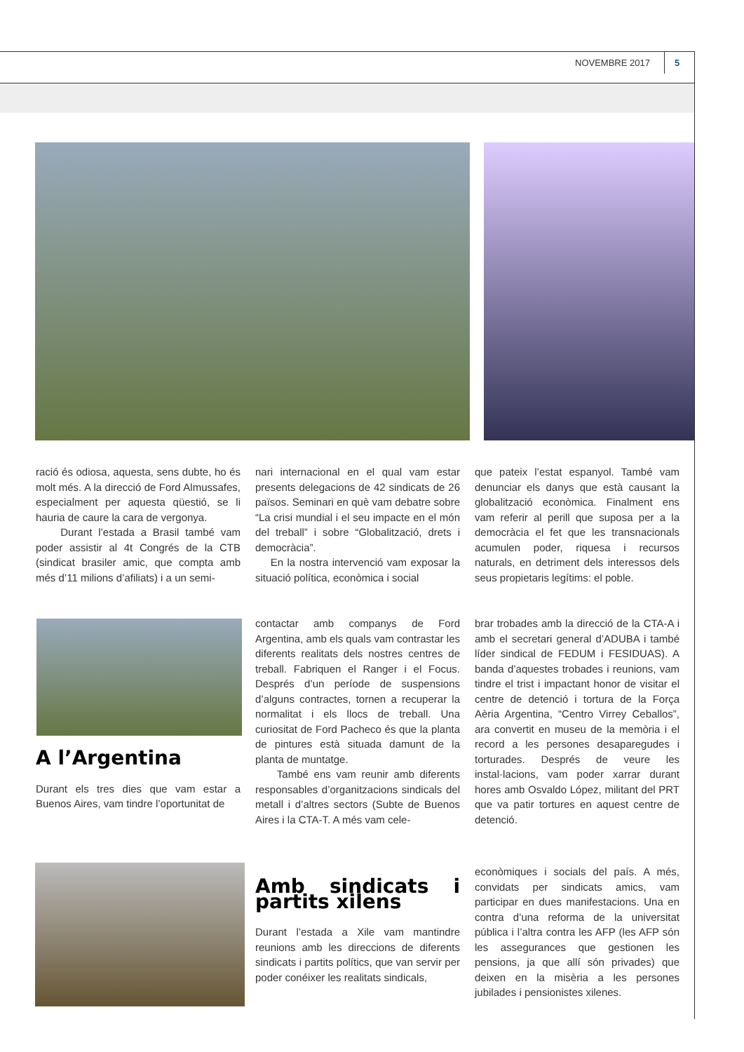NOVEMBRE 2017 5
ració és odiosa, aquesta, sens dubte, ho és molt més. A la direcció de Ford Almussafes, especialment per aquesta qüestió, se li hauria de caure la cara de vergonya.
Durant l’estada a Brasil també vam poder assistir al 4t Congrés de la CTB (sindicat brasiler amic, que compta amb més d’11 milions d’afiliats) i a un semi-
nari internacional en el qual vam estar presents delegacions de 42 sindicats de 26 països. Seminari en què vam debatre sobre “La crisi mundial i el seu impacte en el món del treball” i sobre “Globalització, drets i democràcia”.
En la nostra intervenció vam exposar la situació política, econòmica i social
que pateix l’estat espanyol. També vam denunciar els danys que està causant la globalització econòmica. Finalment ens vam referir al perill que suposa per a la democràcia el fet que les transnacionals acumulen poder, riquesa i recursos naturals, en detriment dels interessos dels seus propietaris legítims: el poble.
A l’Argentina
Durant els tres dies que vam estar a Buenos Aires, vam tindre l’oportunitat de
contactar amb companys de Ford Argentina, amb els quals vam contrastar les diferents realitats dels nostres centres de treball. Fabriquen el Ranger i el Focus. Després d’un període de suspensions d’alguns contractes, tornen a recuperar la normalitat i els llocs de treball. Una curiositat de Ford Pacheco és que la planta de pintures està situada damunt de la planta de muntatge.
També ens vam reunir amb diferents responsables d’organitzacions sindicals del metall i d’altres sectors (Subte de Buenos Aires i la CTA-T. A més vam cele-
brar trobades amb la direcció de la CTA-A i amb el secretari general d’ADUBA i també líder sindical de FEDUM i FESIDUAS). A banda d’aquestes trobades i reunions, vam tindre el trist i impactant honor de visitar el centre de detenció i tortura de la Força Aèria Argentina, “Centro Virrey Ceballos”, ara convertit en museu de la memòria i el record a les persones desaparegudes i torturades. Després de veure les instal·lacions, vam poder xarrar durant hores amb Osvaldo López, militant del PRT que va patir tortures en aquest centre de detenció.
Amb sindicats i partits xilens
Durant l’estada a Xile vam mantindre reunions amb les direccions de diferents sindicats i partits polítics, que van servir per poder conéixer les realitats sindicals,
econòmiques i socials del país. A més, convidats per sindicats amics, vam participar en dues manifestacions. Una en contra d’una reforma de la universitat pública i l’altra contra les AFP (les AFP són les assegurances que gestionen les pensions, ja que allí són privades) que deixen en la misèria a les persones jubilades i pensionistes xilenes.